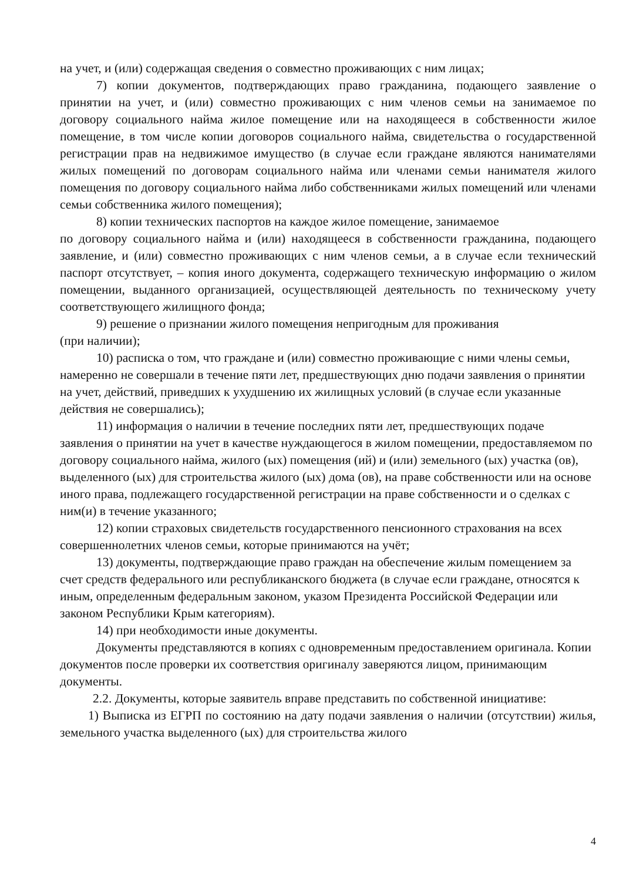на учет, и (или) содержащая сведения о совместно проживающих с ним лицах;
7) копии документов, подтверждающих право гражданина, подающего заявление о принятии на учет, и (или) совместно проживающих с ним членов семьи на занимаемое по договору социального найма жилое помещение или на находящееся в собственности жилое помещение, в том числе копии договоров социального найма, свидетельства о государственной регистрации прав на недвижимое имущество (в случае если граждане являются нанимателями жилых помещений по договорам социального найма или членами семьи нанимателя жилого помещения по договору социального найма либо собственниками жилых помещений или членами семьи собственника жилого помещения);
8) копии технических паспортов на каждое жилое помещение, занимаемое
по договору социального найма и (или) находящееся в собственности гражданина, подающего заявление, и (или) совместно проживающих с ним членов семьи, а в случае если технический паспорт отсутствует, – копия иного документа, содержащего техническую информацию о жилом помещении, выданного организацией, осуществляющей деятельность по техническому учету соответствующего жилищного фонда;
9) решение о признании жилого помещения непригодным для проживания
(при наличии);
10) расписка о том, что граждане и (или) совместно проживающие с ними члены семьи, намеренно не совершали в течение пяти лет, предшествующих дню подачи заявления о принятии на учет, действий, приведших к ухудшению их жилищных условий (в случае если указанные действия не совершались);
11) информация о наличии в течение последних пяти лет, предшествующих подаче заявления о принятии на учет в качестве нуждающегося в жилом помещении, предоставляемом по договору социального найма, жилого (ых) помещения (ий) и (или) земельного (ых) участка (ов), выделенного (ых) для строительства жилого (ых) дома (ов), на праве собственности или на основе иного права, подлежащего государственной регистрации на праве собственности и о сделках с ним(и) в течение указанного;
12) копии страховых свидетельств государственного пенсионного страхования на всех совершеннолетних членов семьи, которые принимаются на учёт;
13) документы, подтверждающие право граждан на обеспечение жилым помещением за счет средств федерального или республиканского бюджета (в случае если граждане, относятся к иным, определенным федеральным законом, указом Президента Российской Федерации или законом Республики Крым категориям).
14) при необходимости иные документы.
Документы представляются в копиях с одновременным предоставлением оригинала. Копии документов после проверки их соответствия оригиналу заверяются лицом, принимающим документы.
2.2. Документы, которые заявитель вправе представить по собственной инициативе:
1) Выписка из ЕГРП по состоянию на дату подачи заявления о наличии (отсутствии) жилья, земельного участка выделенного (ых) для строительства жилого
4